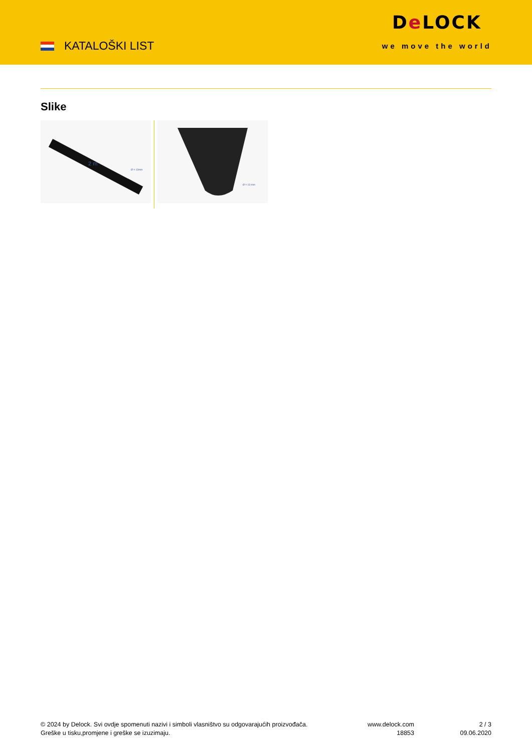KATALOŠKI LIST
De LOCK
we move the world
Slike
2 m
Ø = 13mm
Ø = 13 mm
© 2024 by Delock. Svi ovdje spomenuti nazivi i simboli vlasništvo su odgovarajućih proizvođača.
Greške u tisku,promjene i greške se izuzimaju.
www.delock.com
18853
2 / 3
09.06.2020